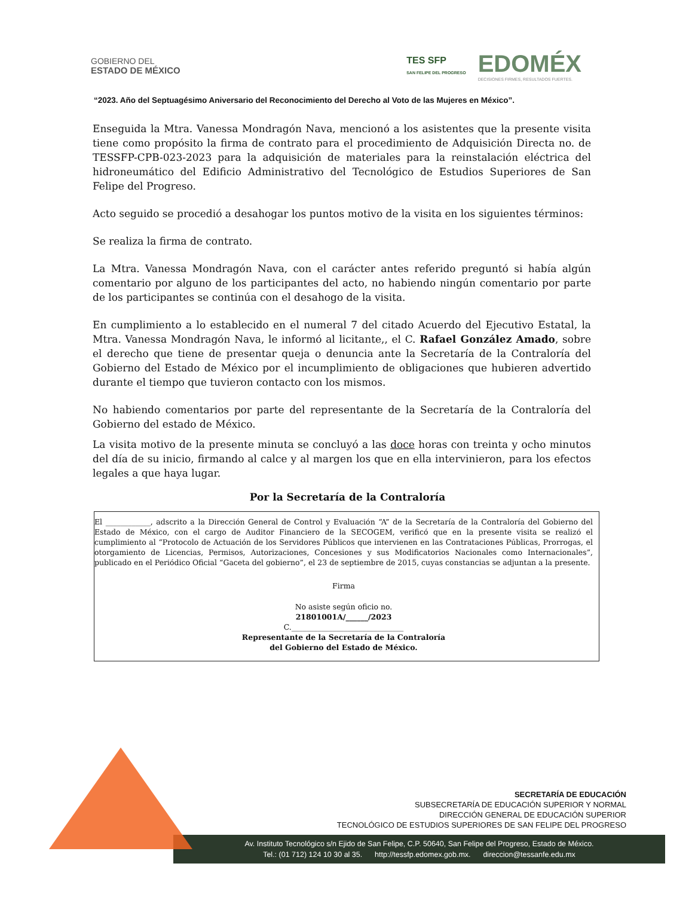GOBIERNO DEL
ESTADO DE MÉXICO
TES SFP
SAN FELIPE DEL PROGRESO
EDOMÉX
DECISIONES FIRMES, RESULTADOS FUERTES.
“2023. Año del Septuagésimo Aniversario del Reconocimiento del Derecho al Voto de las Mujeres en México”.
Enseguida la Mtra. Vanessa Mondragón Nava, mencionó a los asistentes que la presente visita tiene como propósito la firma de contrato para el procedimiento de Adquisición Directa no. de TESSFP-CPB-023-2023 para la adquisición de materiales para la reinstalación eléctrica del hidroneumático del Edificio Administrativo del Tecnológico de Estudios Superiores de San Felipe del Progreso.
Acto seguido se procedió a desahogar los puntos motivo de la visita en los siguientes términos:
Se realiza la firma de contrato.
La Mtra. Vanessa Mondragón Nava, con el carácter antes referido preguntó si había algún comentario por alguno de los participantes del acto, no habiendo ningún comentario por parte de los participantes se continúa con el desahogo de la visita.
En cumplimiento a lo establecido en el numeral 7 del citado Acuerdo del Ejecutivo Estatal, la Mtra. Vanessa Mondragón Nava, le informó al licitante,, el C. Rafael González Amado, sobre el derecho que tiene de presentar queja o denuncia ante la Secretaría de la Contraloría del Gobierno del Estado de México por el incumplimiento de obligaciones que hubieren advertido durante el tiempo que tuvieron contacto con los mismos.
No habiendo comentarios por parte del representante de la Secretaría de la Contraloría del Gobierno del estado de México.
La visita motivo de la presente minuta se concluyó a las doce horas con treinta y ocho minutos del día de su inicio, firmando al calce y al margen los que en ella intervinieron, para los efectos legales a que haya lugar.
Por la Secretaría de la Contraloría
El ____________, adscrito a la Dirección General de Control y Evaluación “A” de la Secretaría de la Contraloría del Gobierno del Estado de México, con el cargo de Auditor Financiero de la SECOGEM, verificó que en la presente visita se realizó el cumplimiento al “Protocolo de Actuación de los Servidores Públicos que intervienen en las Contrataciones Públicas, Prorrogas, el otorgamiento de Licencias, Permisos, Autorizaciones, Concesiones y sus Modificatorios Nacionales como Internacionales”, publicado en el Periódico Oficial “Gaceta del gobierno”, el 23 de septiembre de 2015, cuyas constancias se adjuntan a la presente.
Firma
No asiste según oficio no.
21801001A/______/2023
C.______________________________
Representante de la Secretaría de la Contraloría
del Gobierno del Estado de México.
SECRETARÍA DE EDUCACIÓN
SUBSECRETARÍA DE EDUCACIÓN SUPERIOR Y NORMAL
DIRECCIÓN GENERAL DE EDUCACIÓN SUPERIOR
TECNOLÓGICO DE ESTUDIOS SUPERIORES DE SAN FELIPE DEL PROGRESO
Av. Instituto Tecnológico s/n Ejido de San Felipe, C.P. 50640, San Felipe del Progreso, Estado de México.
Tel.: (01 712) 124 10 30 al 35. http://tessfp.edomex.gob.mx. direccion@tessanfe.edu.mx